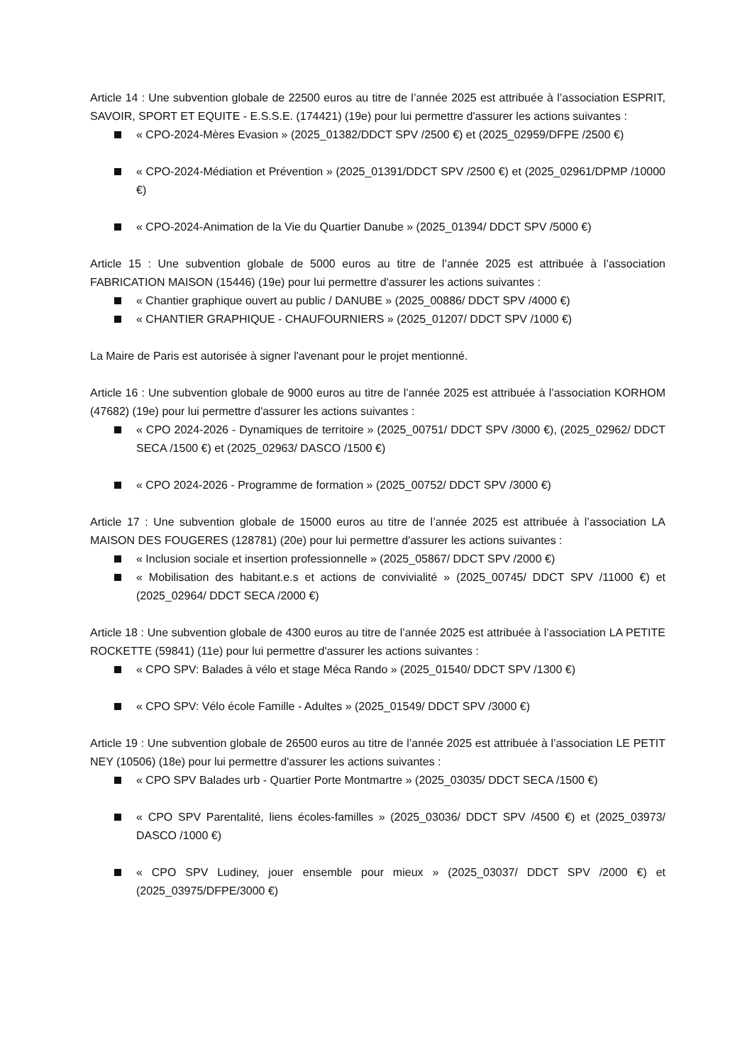Article 14 : Une subvention globale de 22500 euros au titre de l’année 2025 est attribuée à l’association ESPRIT, SAVOIR, SPORT ET EQUITE - E.S.S.E. (174421) (19e) pour lui permettre d'assurer les actions suivantes :
« CPO-2024-Mères Evasion » (2025_01382/DDCT SPV /2500 €) et (2025_02959/DFPE /2500 €)
« CPO-2024-Médiation et Prévention » (2025_01391/DDCT SPV /2500 €) et (2025_02961/DPMP /10000 €)
« CPO-2024-Animation de la Vie du Quartier Danube » (2025_01394/ DDCT SPV /5000 €)
Article 15 : Une subvention globale de 5000 euros au titre de l’année 2025 est attribuée à l’association FABRICATION MAISON (15446) (19e) pour lui permettre d'assurer les actions suivantes :
« Chantier graphique ouvert au public / DANUBE » (2025_00886/ DDCT SPV /4000 €)
« CHANTIER GRAPHIQUE - CHAUFOURNIERS » (2025_01207/ DDCT SPV /1000 €)
La Maire de Paris est autorisée à signer l'avenant pour le projet mentionné.
Article 16 : Une subvention globale de 9000 euros au titre de l’année 2025 est attribuée à l’association KORHOM (47682) (19e) pour lui permettre d'assurer les actions suivantes :
« CPO 2024-2026 - Dynamiques de territoire » (2025_00751/ DDCT SPV /3000 €), (2025_02962/ DDCT SECA /1500 €) et (2025_02963/ DASCO /1500 €)
« CPO 2024-2026 - Programme de formation » (2025_00752/ DDCT SPV /3000 €)
Article 17 : Une subvention globale de 15000 euros au titre de l’année 2025 est attribuée à l’association LA MAISON DES FOUGERES (128781) (20e) pour lui permettre d'assurer les actions suivantes :
« Inclusion sociale et insertion professionnelle » (2025_05867/ DDCT SPV /2000 €)
« Mobilisation des habitant.e.s et actions de convivialité » (2025_00745/ DDCT SPV /11000 €) et (2025_02964/ DDCT SECA /2000 €)
Article 18 : Une subvention globale de 4300 euros au titre de l’année 2025 est attribuée à l’association LA PETITE ROCKETTE (59841) (11e) pour lui permettre d'assurer les actions suivantes :
« CPO SPV: Balades à vélo et stage Méca Rando » (2025_01540/ DDCT SPV /1300 €)
« CPO SPV: Vélo école Famille - Adultes » (2025_01549/ DDCT SPV /3000 €)
Article 19 : Une subvention globale de 26500 euros au titre de l’année 2025 est attribuée à l’association LE PETIT NEY (10506) (18e) pour lui permettre d'assurer les actions suivantes :
« CPO SPV Balades urb - Quartier Porte Montmartre » (2025_03035/ DDCT SECA /1500 €)
« CPO SPV Parentalité, liens écoles-familles » (2025_03036/ DDCT SPV /4500 €) et (2025_03973/ DASCO /1000 €)
« CPO SPV Ludiney, jouer ensemble pour mieux » (2025_03037/ DDCT SPV /2000 €) et (2025_03975/DFPE/3000 €)